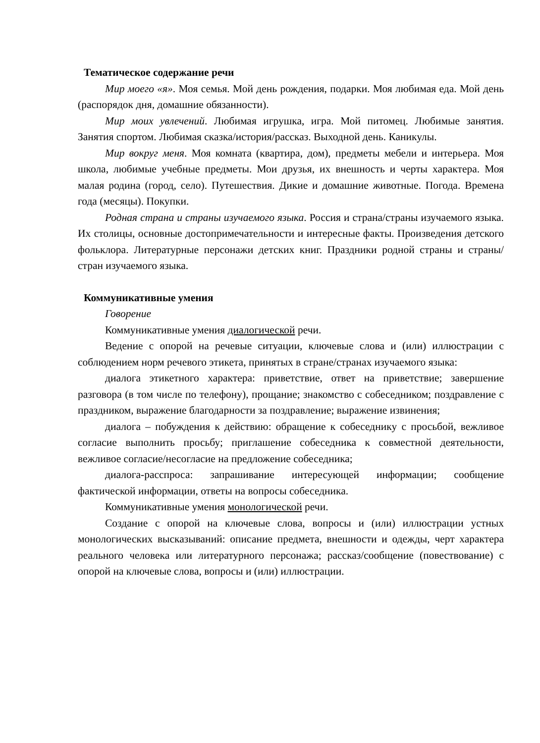Тематическое содержание речи
Мир моего «я». Моя семья. Мой день рождения, подарки. Моя любимая еда. Мой день (распорядок дня, домашние обязанности).
Мир моих увлечений. Любимая игрушка, игра. Мой питомец. Любимые занятия. Занятия спортом. Любимая сказка/история/рассказ. Выходной день. Каникулы.
Мир вокруг меня. Моя комната (квартира, дом), предметы мебели и интерьера. Моя школа, любимые учебные предметы. Мои друзья, их внешность и черты характера. Моя малая родина (город, село). Путешествия. Дикие и домашние животные. Погода. Времена года (месяцы). Покупки.
Родная страна и страны изучаемого языка. Россия и страна/страны изучаемого языка. Их столицы, основные достопримечательности и интересные факты. Произведения детского фольклора. Литературные персонажи детских книг. Праздники родной страны и страны/стран изучаемого языка.
Коммуникативные умения
Говорение
Коммуникативные умения диалогической речи.
Ведение с опорой на речевые ситуации, ключевые слова и (или) иллюстрации с соблюдением норм речевого этикета, принятых в стране/странах изучаемого языка:
диалога этикетного характера: приветствие, ответ на приветствие; завершение разговора (в том числе по телефону), прощание; знакомство с собеседником; поздравление с праздником, выражение благодарности за поздравление; выражение извинения;
диалога – побуждения к действию: обращение к собеседнику с просьбой, вежливое согласие выполнить просьбу; приглашение собеседника к совместной деятельности, вежливое согласие/несогласие на предложение собеседника;
диалога-расспроса: запрашивание интересующей информации; сообщение фактической информации, ответы на вопросы собеседника.
Коммуникативные умения монологической речи.
Создание с опорой на ключевые слова, вопросы и (или) иллюстрации устных монологических высказываний: описание предмета, внешности и одежды, черт характера реального человека или литературного персонажа; рассказ/сообщение (повествование) с опорой на ключевые слова, вопросы и (или) иллюстрации.